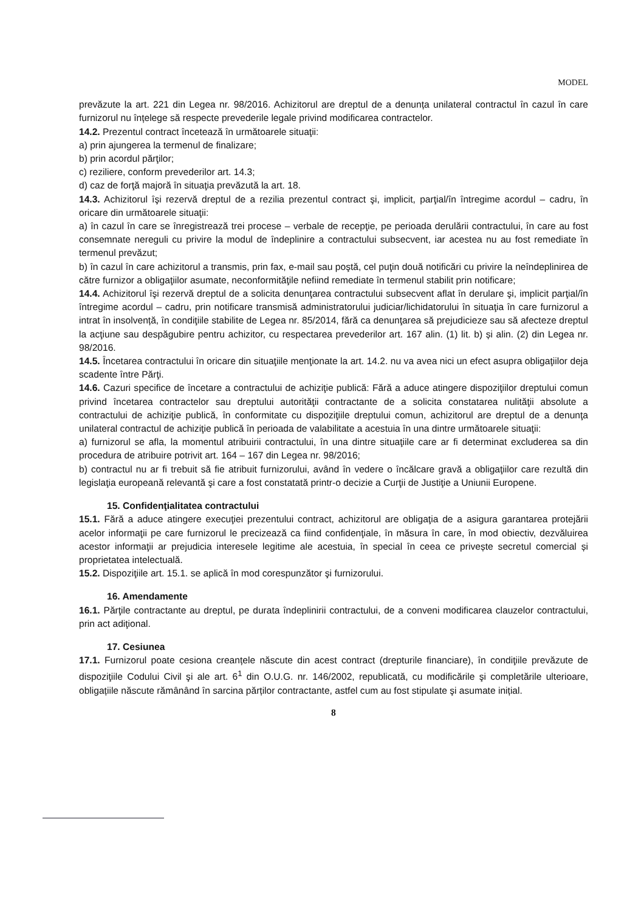MODEL
prevăzute la art. 221 din Legea nr. 98/2016. Achizitorul are dreptul de a denunța unilateral contractul în cazul în care furnizorul nu înțelege să respecte prevederile legale privind modificarea contractelor.
14.2. Prezentul contract încetează în următoarele situaţii:
a) prin ajungerea la termenul de finalizare;
b) prin acordul părţilor;
c) reziliere, conform prevederilor art. 14.3;
d) caz de forţă majoră în situaţia prevăzută la art. 18.
14.3. Achizitorul îşi rezervă dreptul de a rezilia prezentul contract şi, implicit, parţial/în întregime acordul – cadru, în oricare din următoarele situaţii:
a) în cazul în care se înregistrează trei procese – verbale de recepţie, pe perioada derulării contractului, în care au fost consemnate nereguli cu privire la modul de îndeplinire a contractului subsecvent, iar acestea nu au fost remediate în termenul prevăzut;
b) în cazul în care achizitorul a transmis, prin fax, e-mail sau poştă, cel puţin două notificări cu privire la neîndeplinirea de către furnizor a obligaţiilor asumate, neconformităţile nefiind remediate în termenul stabilit prin notificare;
14.4. Achizitorul îşi rezervă dreptul de a solicita denunţarea contractului subsecvent aflat în derulare şi, implicit parţial/în întregime acordul – cadru, prin notificare transmisă administratorului judiciar/lichidatorului în situaţia în care furnizorul a intrat în insolvență, în condiţiile stabilite de Legea nr. 85/2014, fără ca denunţarea să prejudicieze sau să afecteze dreptul la acţiune sau despăgubire pentru achizitor, cu respectarea prevederilor art. 167 alin. (1) lit. b) și alin. (2) din Legea nr. 98/2016.
14.5. Încetarea contractului în oricare din situaţiile menţionate la art. 14.2. nu va avea nici un efect asupra obligaţiilor deja scadente între Părţi.
14.6. Cazuri specifice de încetare a contractului de achiziţie publică: Fără a aduce atingere dispoziţiilor dreptului comun privind încetarea contractelor sau dreptului autorităţii contractante de a solicita constatarea nulităţii absolute a contractului de achiziţie publică, în conformitate cu dispoziţiile dreptului comun, achizitorul are dreptul de a denunţa unilateral contractul de achiziţie publică în perioada de valabilitate a acestuia în una dintre următoarele situaţii:
a) furnizorul se afla, la momentul atribuirii contractului, în una dintre situaţiile care ar fi determinat excluderea sa din procedura de atribuire potrivit art. 164 – 167 din Legea nr. 98/2016;
b) contractul nu ar fi trebuit să fie atribuit furnizorului, având în vedere o încălcare gravă a obligaţiilor care rezultă din legislaţia europeană relevantă şi care a fost constatată printr-o decizie a Curţii de Justiţie a Uniunii Europene.
15. Confidenţialitatea contractului
15.1. Fără a aduce atingere execuţiei prezentului contract, achizitorul are obligaţia de a asigura garantarea protejării acelor informaţii pe care furnizorul le precizează ca fiind confidenţiale, în măsura în care, în mod obiectiv, dezvăluirea acestor informaţii ar prejudicia interesele legitime ale acestuia, în special în ceea ce privește secretul comercial și proprietatea intelectuală.
15.2. Dispoziţiile art. 15.1. se aplică în mod corespunzător şi furnizorului.
16. Amendamente
16.1. Părţile contractante au dreptul, pe durata îndeplinirii contractului, de a conveni modificarea clauzelor contractului, prin act adiţional.
17. Cesiunea
17.1. Furnizorul poate cesiona creanțele născute din acest contract (drepturile financiare), în condiţiile prevăzute de dispoziţiile Codului Civil şi ale art. 6<sup>1</sup> din O.U.G. nr. 146/2002, republicată, cu modificările şi completările ulterioare, obligațiile născute rămânând în sarcina părților contractante, astfel cum au fost stipulate şi asumate inițial.
8